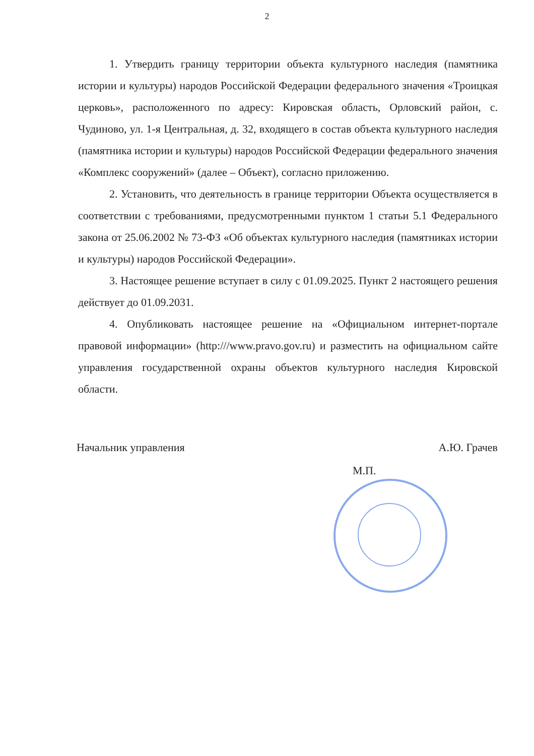2
1. Утвердить границу территории объекта культурного наследия (памятника истории и культуры) народов Российской Федерации федерального значения «Троицкая церковь», расположенного по адресу: Кировская область, Орловский район, с. Чудиново, ул. 1-я Центральная, д. 32, входящего в состав объекта культурного наследия (памятника истории и культуры) народов Российской Федерации федерального значения «Комплекс сооружений» (далее – Объект), согласно приложению.
2. Установить, что деятельность в границе территории Объекта осуществляется в соответствии с требованиями, предусмотренными пунктом 1 статьи 5.1 Федерального закона от 25.06.2002 № 73-ФЗ «Об объектах культурного наследия (памятниках истории и культуры) народов Российской Федерации».
3. Настоящее решение вступает в силу с 01.09.2025. Пункт 2 настоящего решения действует до 01.09.2031.
4. Опубликовать настоящее решение на «Официальном интернет-портале правовой информации» (http:///www.pravo.gov.ru) и разместить на официальном сайте управления государственной охраны объектов культурного наследия Кировской области.
Начальник управления А.Ю. Грачев
М.П.